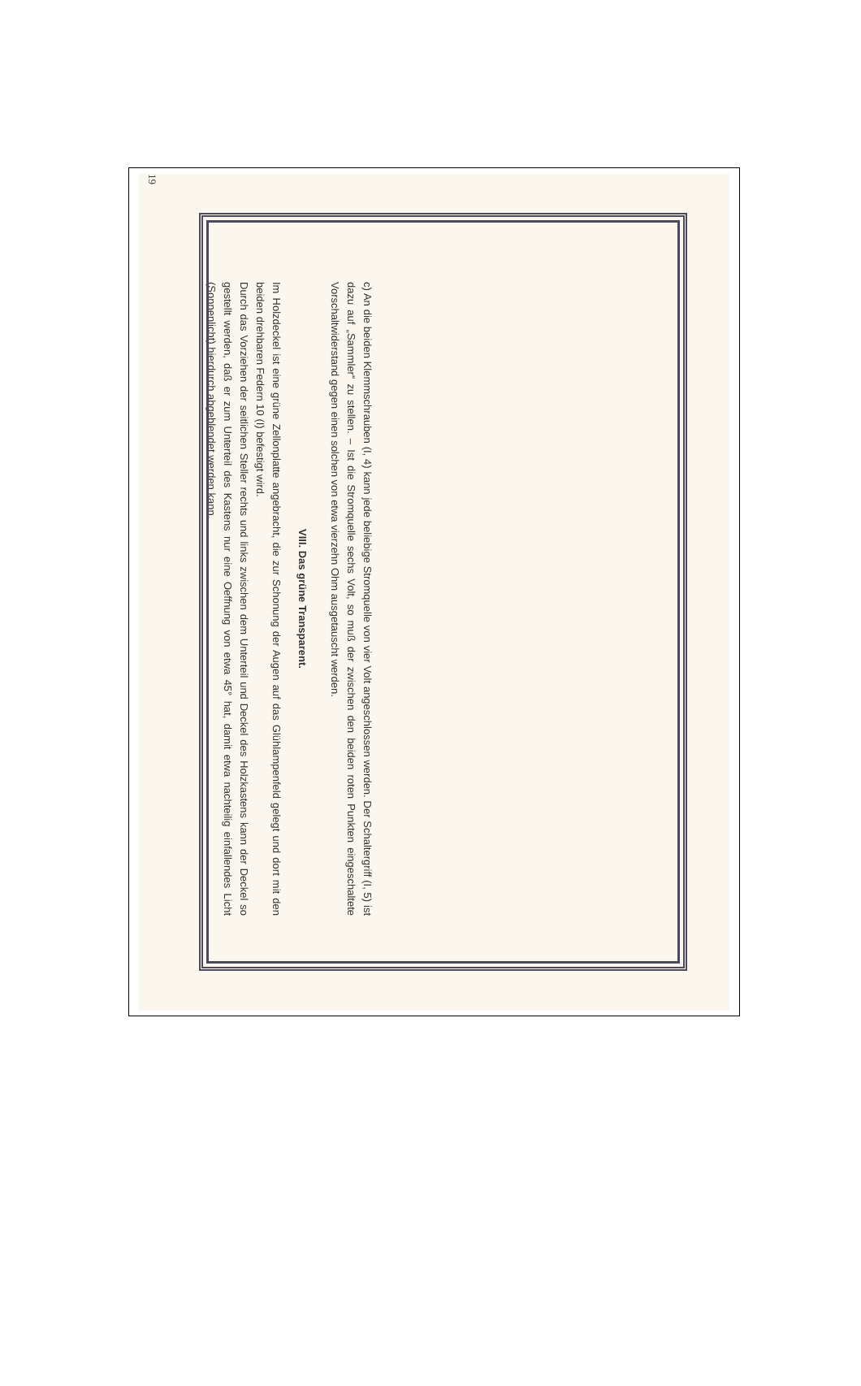19
c) An die beiden Klemmschrauben (I, 4) kann jede beliebige Stromquelle von vier Volt angeschlossen werden. Der Schaltergriff (I, 5) ist dazu auf „Sammler“ zu stellen. – Ist die Stromquelle sechs Volt, so muß der zwischen den beiden roten Punkten eingeschaltete Vorschaltwiderstand gegen einen solchen von etwa vierzehn Ohm ausgetauscht werden.
VIII. Das grüne Transparent.
Im Holzdeckel ist eine grüne Zellonplatte angebracht, die zur Schonung der Augen auf das Glühlampenfeld gelegt und dort mit den beiden drehbaren Federn 10 (I) befestigt wird.
Durch das Vorziehen der seitlichen Steller rechts und links zwischen dem Unterteil und Deckel des Holzkastens kann der Deckel so gestellt werden, daß er zum Unterteil des Kastens nur eine Oeffnung von etwa 45° hat, damit etwa nachteilig einfallendes Licht (Sonnenlicht) hierdurch abgeblendet werden kann.